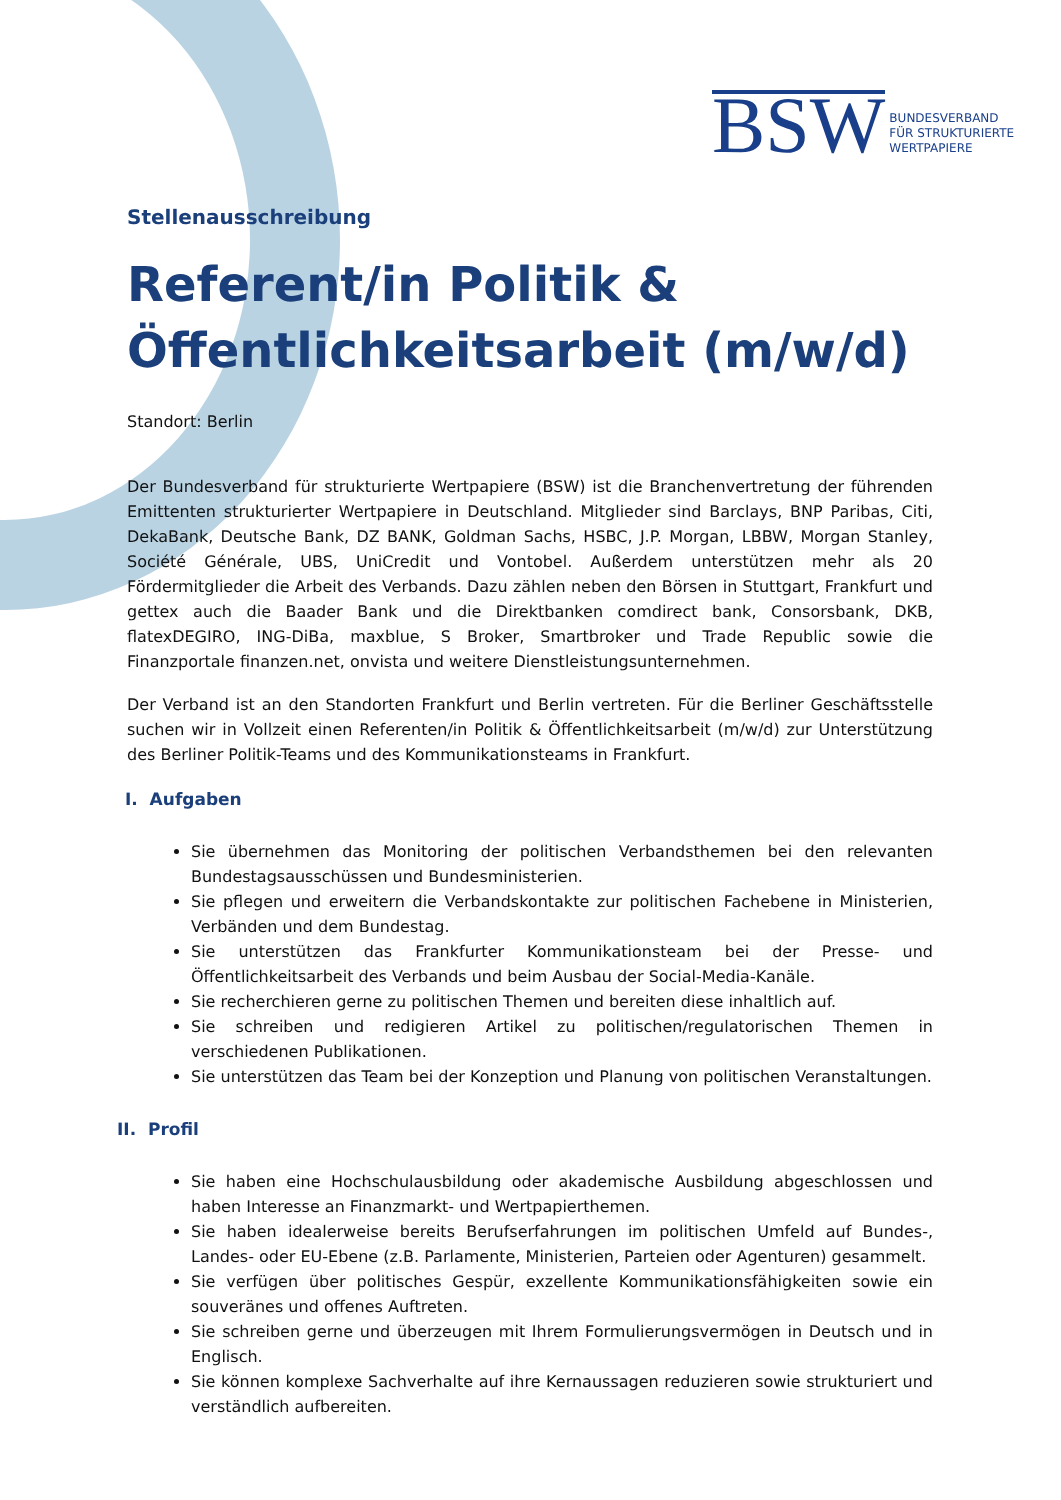BSW BUNDESVERBAND
FÜR STRUKTURIERTE
WERTPAPIERE
Stellenausschreibung
Referent/in Politik & Öffentlichkeitsarbeit (m/w/d)
Standort: Berlin
Der Bundesverband für strukturierte Wertpapiere (BSW) ist die Branchenvertretung der führenden Emittenten strukturierter Wertpapiere in Deutschland. Mitglieder sind Barclays, BNP Paribas, Citi, DekaBank, Deutsche Bank, DZ BANK, Goldman Sachs, HSBC, J.P. Morgan, LBBW, Morgan Stanley, Société Générale, UBS, UniCredit und Vontobel. Außerdem unterstützen mehr als 20 Fördermitglieder die Arbeit des Verbands. Dazu zählen neben den Börsen in Stuttgart, Frankfurt und gettex auch die Baader Bank und die Direktbanken comdirect bank, Consorsbank, DKB, flatexDEGIRO, ING-DiBa, maxblue, S Broker, Smartbroker und Trade Republic sowie die Finanzportale finanzen.net, onvista und weitere Dienstleistungsunternehmen.
Der Verband ist an den Standorten Frankfurt und Berlin vertreten. Für die Berliner Geschäftsstelle suchen wir in Vollzeit einen Referenten/in Politik & Öffentlichkeitsarbeit (m/w/d) zur Unterstützung des Berliner Politik-Teams und des Kommunikationsteams in Frankfurt.
I. Aufgaben
Sie übernehmen das Monitoring der politischen Verbandsthemen bei den relevanten Bundestagsausschüssen und Bundesministerien.
Sie pflegen und erweitern die Verbandskontakte zur politischen Fachebene in Ministerien, Verbänden und dem Bundestag.
Sie unterstützen das Frankfurter Kommunikationsteam bei der Presse- und Öffentlichkeitsarbeit des Verbands und beim Ausbau der Social-Media-Kanäle.
Sie recherchieren gerne zu politischen Themen und bereiten diese inhaltlich auf.
Sie schreiben und redigieren Artikel zu politischen/regulatorischen Themen in verschiedenen Publikationen.
Sie unterstützen das Team bei der Konzeption und Planung von politischen Veranstaltungen.
II. Profil
Sie haben eine Hochschulausbildung oder akademische Ausbildung abgeschlossen und haben Interesse an Finanzmarkt- und Wertpapierthemen.
Sie haben idealerweise bereits Berufserfahrungen im politischen Umfeld auf Bundes-, Landes- oder EU-Ebene (z.B. Parlamente, Ministerien, Parteien oder Agenturen) gesammelt.
Sie verfügen über politisches Gespür, exzellente Kommunikationsfähigkeiten sowie ein souveränes und offenes Auftreten.
Sie schreiben gerne und überzeugen mit Ihrem Formulierungsvermögen in Deutsch und in Englisch.
Sie können komplexe Sachverhalte auf ihre Kernaussagen reduzieren sowie strukturiert und verständlich aufbereiten.